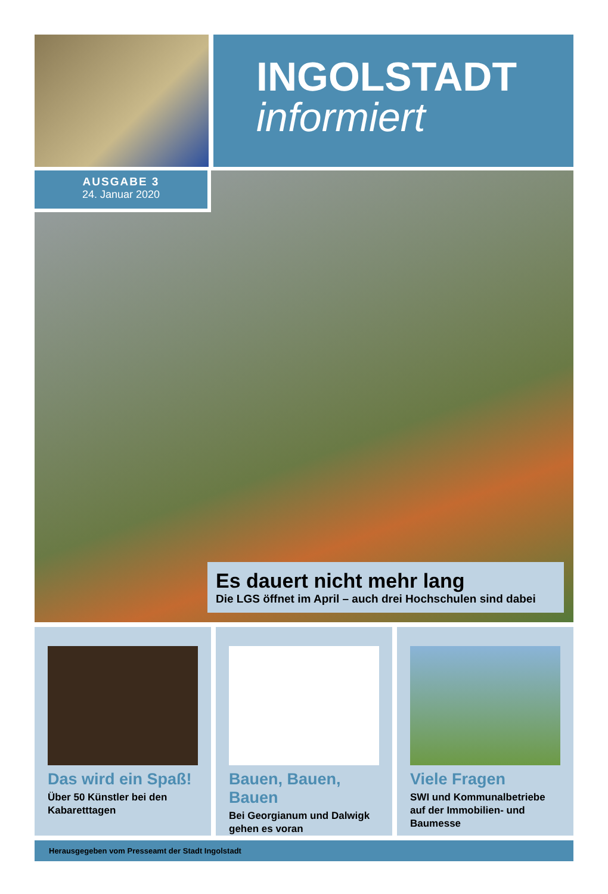INGOLSTADT
informiert
AUSGABE 3
24. Januar 2020
Es dauert nicht mehr lang
Die LGS öffnet im April – auch drei Hochschulen sind dabei
Das wird ein Spaß!
Über 50 Künstler bei den Kabaretttagen
Bauen, Bauen, Bauen
Bei Georgianum und Dalwigk gehen es voran
Viele Fragen
SWI und Kommunalbetriebe auf der Immobilien- und Baumesse
Herausgegeben vom Presseamt der Stadt Ingolstadt